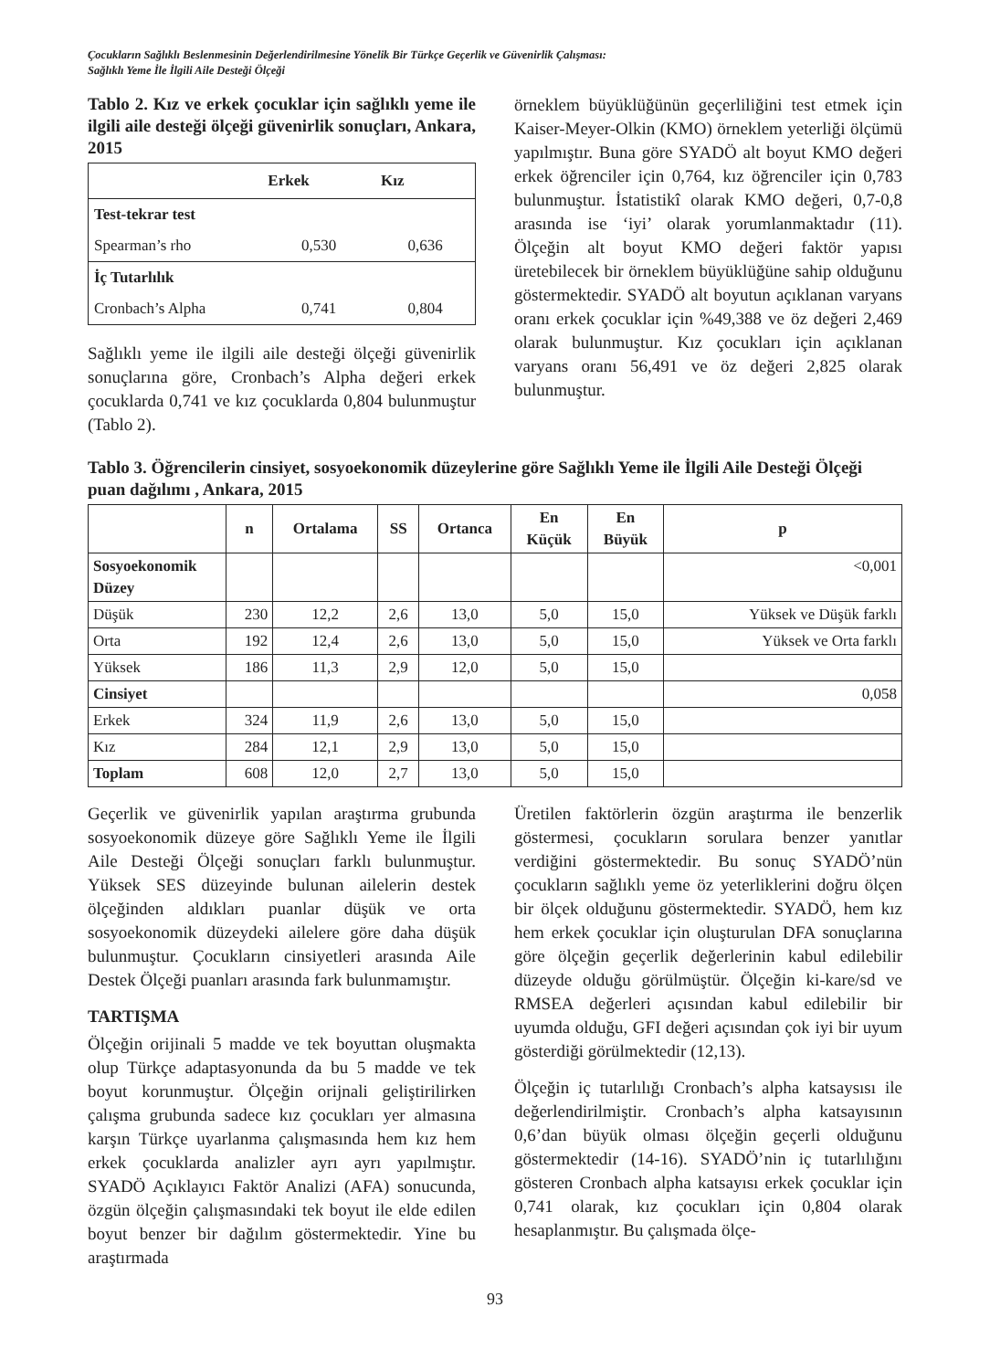Çocukların Sağlıklı Beslenmesinin Değerlendirilmesine Yönelik Bir Türkçe Geçerlik ve Güvenirlik Çalışması:
Sağlıklı Yeme İle İlgili Aile Desteği Ölçeği
Tablo 2. Kız ve erkek çocuklar için sağlıklı yeme ile ilgili aile desteği ölçeği güvenirlik sonuçları, Ankara, 2015
| | Erkek | Kız |
| --- | --- | --- |
| Test-tekrar test | | |
| Spearman’s rho | 0,530 | 0,636 |
| İç Tutarlılık | | |
| Cronbach’s Alpha | 0,741 | 0,804 |
Sağlıklı yeme ile ilgili aile desteği ölçeği güvenirlik sonuçlarına göre, Cronbach’s Alpha değeri erkek çocuklarda 0,741 ve kız çocuklarda 0,804 bulunmuştur (Tablo 2).
örneklem büyüklüğünün geçerliliğini test etmek için Kaiser-Meyer-Olkin (KMO) örneklem yeterliği ölçümü yapılmıştır. Buna göre SYADÖ alt boyut KMO değeri erkek öğrenciler için 0,764, kız öğrenciler için 0,783 bulunmuştur. İstatistikî olarak KMO değeri, 0,7-0,8 arasında ise ‘iyi’ olarak yorumlanmaktadır (11). Ölçeğin alt boyut KMO değeri faktör yapısı üretebilecek bir örneklem büyüklüğüne sahip olduğunu göstermektedir. SYADÖ alt boyutun açıklanan varyans oranı erkek çocuklar için %49,388 ve öz değeri 2,469 olarak bulunmuştur. Kız çocukları için açıklanan varyans oranı 56,491 ve öz değeri 2,825 olarak bulunmuştur.
Tablo 3. Öğrencilerin cinsiyet, sosyoekonomik düzeylerine göre Sağlıklı Yeme ile İlgili Aile Desteği Ölçeği puan dağılımı , Ankara, 2015
| | n | Ortalama | SS | Ortanca | En Küçük | En Büyük | p |
| --- | --- | --- | --- | --- | --- | --- | --- |
| Sosyoekonomik Düzey | | | | | | | <0,001 |
| Düşük | 230 | 12,2 | 2,6 | 13,0 | 5,0 | 15,0 | Yüksek ve Düşük farklı |
| Orta | 192 | 12,4 | 2,6 | 13,0 | 5,0 | 15,0 | Yüksek ve Orta farklı |
| Yüksek | 186 | 11,3 | 2,9 | 12,0 | 5,0 | 15,0 | |
| Cinsiyet | | | | | | | 0,058 |
| Erkek | 324 | 11,9 | 2,6 | 13,0 | 5,0 | 15,0 | |
| Kız | 284 | 12,1 | 2,9 | 13,0 | 5,0 | 15,0 | |
| Toplam | 608 | 12,0 | 2,7 | 13,0 | 5,0 | 15,0 | |
Geçerlik ve güvenirlik yapılan araştırma grubunda sosyoekonomik düzeye göre Sağlıklı Yeme ile İlgili Aile Desteği Ölçeği sonuçları farklı bulunmuştur. Yüksek SES düzeyinde bulunan ailelerin destek ölçeğinden aldıkları puanlar düşük ve orta sosyoekonomik düzeydeki ailelere göre daha düşük bulunmuştur. Çocukların cinsiyetleri arasında Aile Destek Ölçeği puanları arasında fark bulunmamıştır.
TARTIŞMA
Ölçeğin orijinali 5 madde ve tek boyuttan oluşmakta olup Türkçe adaptasyonunda da bu 5 madde ve tek boyut korunmuştur. Ölçeğin orijnali geliştirilirken çalışma grubunda sadece kız çocukları yer almasına karşın Türkçe uyarlanma çalışmasında hem kız hem erkek çocuklarda analizler ayrı ayrı yapılmıştır. SYADÖ Açıklayıcı Faktör Analizi (AFA) sonucunda, özgün ölçeğin çalışmasındaki tek boyut ile elde edilen boyut benzer bir dağılım göstermektedir. Yine bu araştırmada
Üretilen faktörlerin özgün araştırma ile benzerlik göstermesi, çocukların sorulara benzer yanıtlar verdiğini göstermektedir. Bu sonuç SYADÖ’nün çocukların sağlıklı yeme öz yeterliklerini doğru ölçen bir ölçek olduğunu göstermektedir. SYADÖ, hem kız hem erkek çocuklar için oluşturulan DFA sonuçlarına göre ölçeğin geçerlik değerlerinin kabul edilebilir düzeyde olduğu görülmüştür. Ölçeğin ki-kare/sd ve RMSEA değerleri açısından kabul edilebilir bir uyumda olduğu, GFI değeri açısından çok iyi bir uyum gösterdiği görülmektedir (12,13).
Ölçeğin iç tutarlılığı Cronbach’s alpha katsaysısı ile değerlendirilmiştir. Cronbach’s alpha katsayısının 0,6’dan büyük olması ölçeğin geçerli olduğunu göstermektedir (14-16). SYADÖ’nin iç tutarlılığını gösteren Cronbach alpha katsayısı erkek çocuklar için 0,741 olarak, kız çocukları için 0,804 olarak hesaplanmıştır. Bu çalışmada ölçe-
93